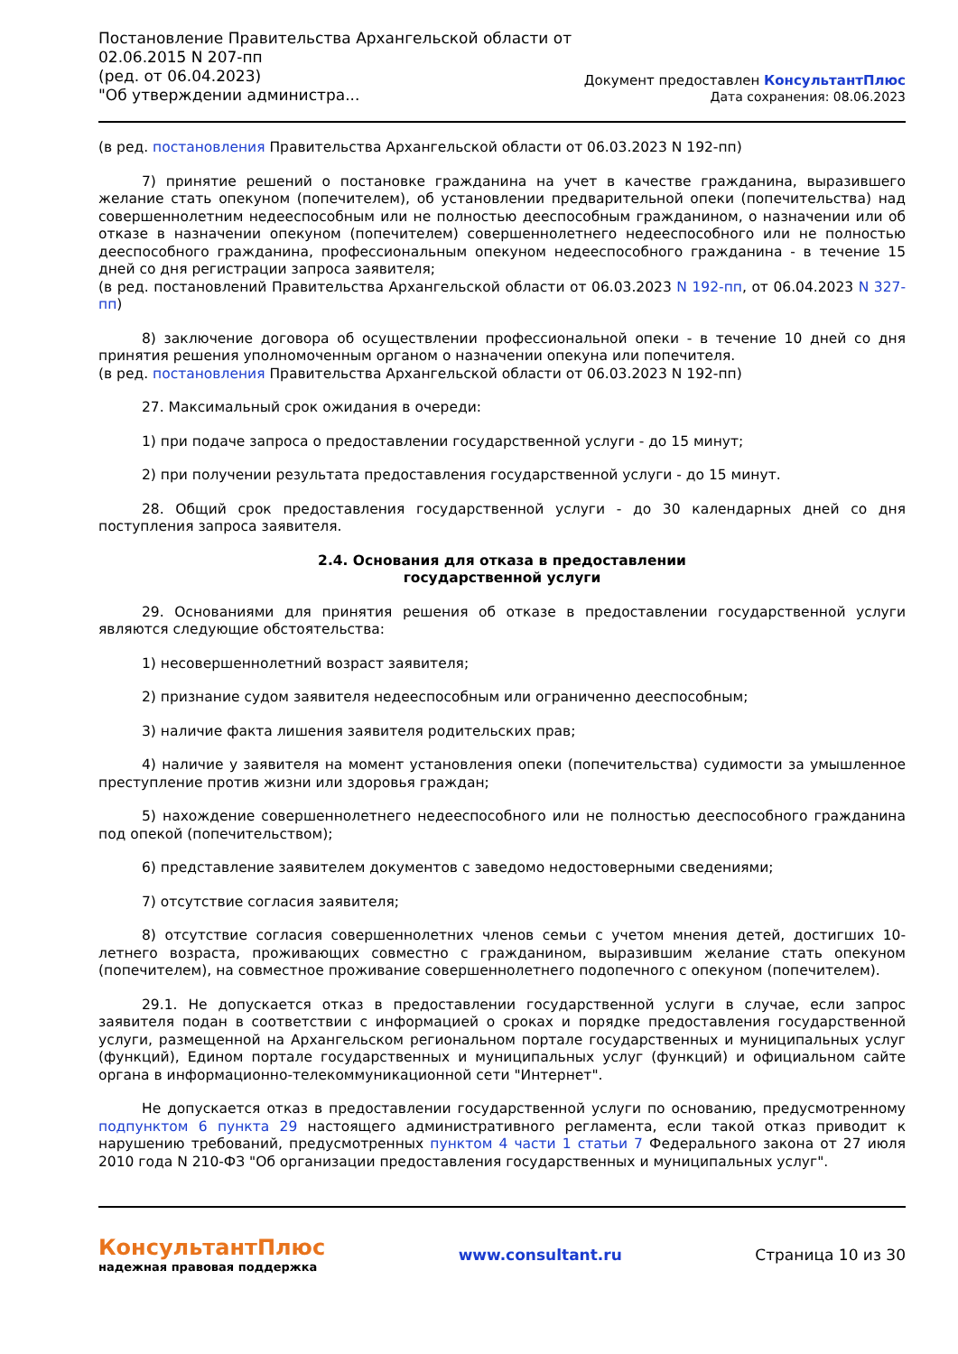Постановление Правительства Архангельской области от
02.06.2015 N 207-пп
(ред. от 06.04.2023)
"Об утверждении администра...
Документ предоставлен КонсультантПлюс
Дата сохранения: 08.06.2023
(в ред. постановления Правительства Архангельской области от 06.03.2023 N 192-пп)
7) принятие решений о постановке гражданина на учет в качестве гражданина, выразившего желание стать опекуном (попечителем), об установлении предварительной опеки (попечительства) над совершеннолетним недееспособным или не полностью дееспособным гражданином, о назначении или об отказе в назначении опекуном (попечителем) совершеннолетнего недееспособного или не полностью дееспособного гражданина, профессиональным опекуном недееспособного гражданина - в течение 15 дней со дня регистрации запроса заявителя;
(в ред. постановлений Правительства Архангельской области от 06.03.2023 N 192-пп, от 06.04.2023 N 327-пп)
8) заключение договора об осуществлении профессиональной опеки - в течение 10 дней со дня принятия решения уполномоченным органом о назначении опекуна или попечителя.
(в ред. постановления Правительства Архангельской области от 06.03.2023 N 192-пп)
27. Максимальный срок ожидания в очереди:
1) при подаче запроса о предоставлении государственной услуги - до 15 минут;
2) при получении результата предоставления государственной услуги - до 15 минут.
28. Общий срок предоставления государственной услуги - до 30 календарных дней со дня поступления запроса заявителя.
2.4. Основания для отказа в предоставлении
государственной услуги
29. Основаниями для принятия решения об отказе в предоставлении государственной услуги являются следующие обстоятельства:
1) несовершеннолетний возраст заявителя;
2) признание судом заявителя недееспособным или ограниченно дееспособным;
3) наличие факта лишения заявителя родительских прав;
4) наличие у заявителя на момент установления опеки (попечительства) судимости за умышленное преступление против жизни или здоровья граждан;
5) нахождение совершеннолетнего недееспособного или не полностью дееспособного гражданина под опекой (попечительством);
6) представление заявителем документов с заведомо недостоверными сведениями;
7) отсутствие согласия заявителя;
8) отсутствие согласия совершеннолетних членов семьи с учетом мнения детей, достигших 10-летнего возраста, проживающих совместно с гражданином, выразившим желание стать опекуном (попечителем), на совместное проживание совершеннолетнего подопечного с опекуном (попечителем).
29.1. Не допускается отказ в предоставлении государственной услуги в случае, если запрос заявителя подан в соответствии с информацией о сроках и порядке предоставления государственной услуги, размещенной на Архангельском региональном портале государственных и муниципальных услуг (функций), Едином портале государственных и муниципальных услуг (функций) и официальном сайте органа в информационно-телекоммуникационной сети "Интернет".
Не допускается отказ в предоставлении государственной услуги по основанию, предусмотренному подпунктом 6 пункта 29 настоящего административного регламента, если такой отказ приводит к нарушению требований, предусмотренных пунктом 4 части 1 статьи 7 Федерального закона от 27 июля 2010 года N 210-ФЗ "Об организации предоставления государственных и муниципальных услуг".
КонсультантПлюс
надежная правовая поддержка
www.consultant.ru Страница 10 из 30